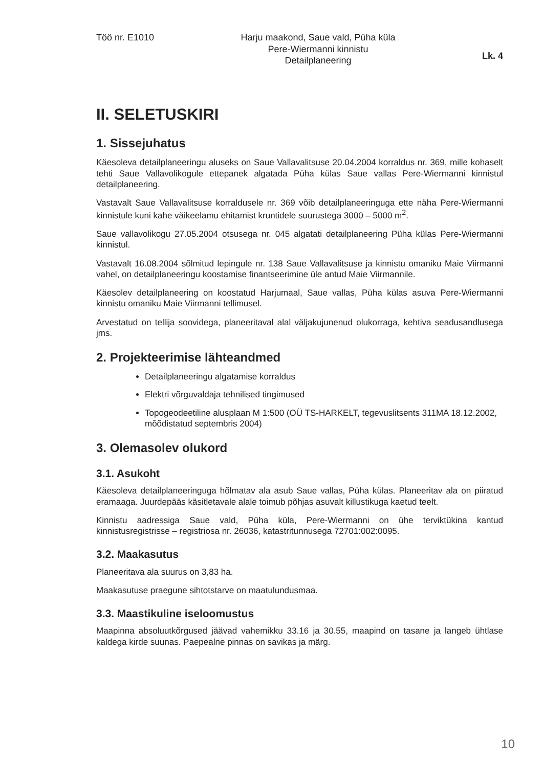Töö nr. E1010 Harju maakond, Saue vald, Püha küla
Pere-Wiermanni kinnistu
Detailplaneering
Lk. 4
II. SELETUSKIRI
1. Sissejuhatus
Käesoleva detailplaneeringu aluseks on Saue Vallavalitsuse 20.04.2004 korraldus nr. 369, mille kohaselt tehti Saue Vallavolikogule ettepanek algatada Püha külas Saue vallas Pere-Wiermanni kinnistul detailplaneering.
Vastavalt Saue Vallavalitsuse korraldusele nr. 369 võib detailplaneeringuga ette näha Pere-Wiermanni kinnistule kuni kahe väikeelamu ehitamist kruntidele suurustega 3000 – 5000 m<sup>2</sup>.
Saue vallavolikogu 27.05.2004 otsusega nr. 045 algatati detailplaneering Püha külas Pere-Wiermanni kinnistul.
Vastavalt 16.08.2004 sõlmitud lepingule nr. 138 Saue Vallavalitsuse ja kinnistu omaniku Maie Viirmanni vahel, on detailplaneeringu koostamise finantseerimine üle antud Maie Viirmannile.
Käesolev detailplaneering on koostatud Harjumaal, Saue vallas, Püha külas asuva Pere-Wiermanni kinnistu omaniku Maie Viirmanni tellimusel.
Arvestatud on tellija soovidega, planeeritaval alal väljakujunenud olukorraga, kehtiva seadusandlusega jms.
2. Projekteerimise lähteandmed
Detailplaneeringu algatamise korraldus
Elektri võrguvaldaja tehnilised tingimused
Topogeodeetiline alusplaan M 1:500 (OÜ TS-HARKELT, tegevuslitsents 311MA 18.12.2002, mõõdistatud septembris 2004)
3. Olemasolev olukord
3.1. Asukoht
Käesoleva detailplaneeringuga hõlmatav ala asub Saue vallas, Püha külas. Planeeritav ala on piiratud eramaaga. Juurdepääs käsitletavale alale toimub põhjas asuvalt killustikuga kaetud teelt.
Kinnistu aadressiga Saue vald, Püha küla, Pere-Wiermanni on ühe terviktükina kantud kinnistusregistrisse – registriosa nr. 26036, katastritunnusega 72701:002:0095.
3.2. Maakasutus
Planeeritava ala suurus on 3,83 ha.
Maakasutuse praegune sihtotstarve on maatulundusmaa.
3.3. Maastikuline iseloomustus
Maapinna absoluutkõrgused jäävad vahemikku 33.16 ja 30.55, maapind on tasane ja langeb ühtlase kaldega kirde suunas. Paepealne pinnas on savikas ja märg.
10